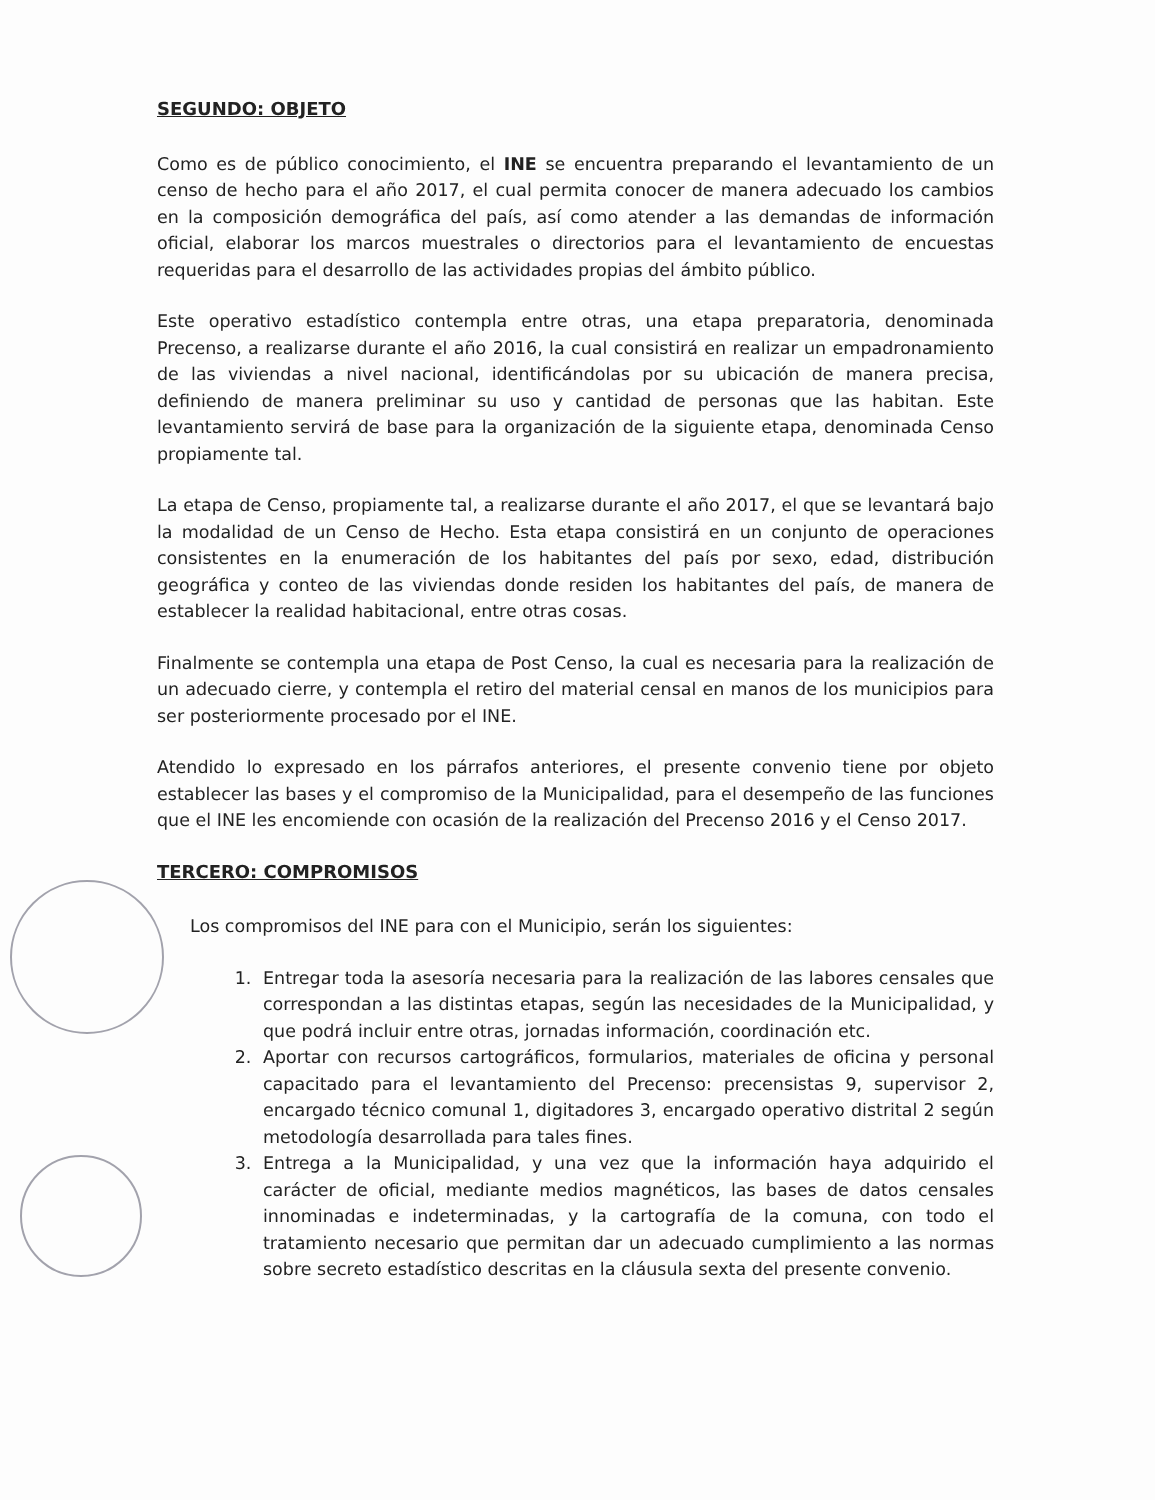SEGUNDO: OBJETO
Como es de público conocimiento, el INE se encuentra preparando el levantamiento de un censo de hecho para el año 2017, el cual permita conocer de manera adecuado los cambios en la composición demográfica del país, así como atender a las demandas de información oficial, elaborar los marcos muestrales o directorios para el levantamiento de encuestas requeridas para el desarrollo de las actividades propias del ámbito público.
Este operativo estadístico contempla entre otras, una etapa preparatoria, denominada Precenso, a realizarse durante el año 2016, la cual consistirá en realizar un empadronamiento de las viviendas a nivel nacional, identificándolas por su ubicación de manera precisa, definiendo de manera preliminar su uso y cantidad de personas que las habitan. Este levantamiento servirá de base para la organización de la siguiente etapa, denominada Censo propiamente tal.
La etapa de Censo, propiamente tal, a realizarse durante el año 2017, el que se levantará bajo la modalidad de un Censo de Hecho. Esta etapa consistirá en un conjunto de operaciones consistentes en la enumeración de los habitantes del país por sexo, edad, distribución geográfica y conteo de las viviendas donde residen los habitantes del país, de manera de establecer la realidad habitacional, entre otras cosas.
Finalmente se contempla una etapa de Post Censo, la cual es necesaria para la realización de un adecuado cierre, y contempla el retiro del material censal en manos de los municipios para ser posteriormente procesado por el INE.
Atendido lo expresado en los párrafos anteriores, el presente convenio tiene por objeto establecer las bases y el compromiso de la Municipalidad, para el desempeño de las funciones que el INE les encomiende con ocasión de la realización del Precenso 2016 y el Censo 2017.
TERCERO: COMPROMISOS
Los compromisos del INE para con el Municipio, serán los siguientes:
1. Entregar toda la asesoría necesaria para la realización de las labores censales que correspondan a las distintas etapas, según las necesidades de la Municipalidad, y que podrá incluir entre otras, jornadas información, coordinación etc.
2. Aportar con recursos cartográficos, formularios, materiales de oficina y personal capacitado para el levantamiento del Precenso: precensistas 9, supervisor 2, encargado técnico comunal 1, digitadores 3, encargado operativo distrital 2 según metodología desarrollada para tales fines.
3. Entrega a la Municipalidad, y una vez que la información haya adquirido el carácter de oficial, mediante medios magnéticos, las bases de datos censales innominadas e indeterminadas, y la cartografía de la comuna, con todo el tratamiento necesario que permitan dar un adecuado cumplimiento a las normas sobre secreto estadístico descritas en la cláusula sexta del presente convenio.